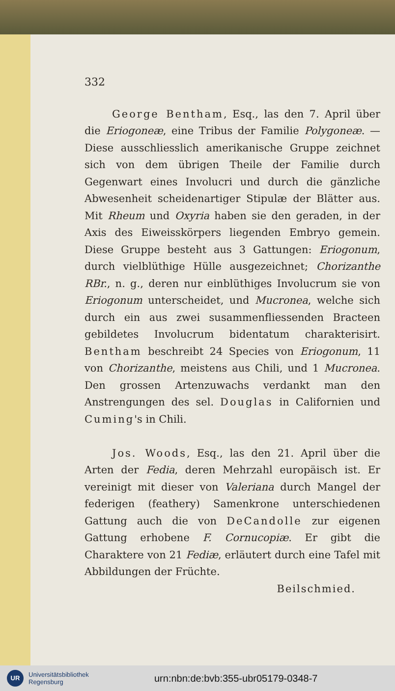332
George Bentham, Esq., las den 7. April über die Eriogoneæ, eine Tribus der Familie Polygoneæ. — Diese ausschliesslich amerikanische Gruppe zeichnet sich von dem übrigen Theile der Familie durch Gegenwart eines Involucri und durch die gänzliche Abwesenheit scheidenartiger Stipulæ der Blätter aus. Mit Rheum und Oxyria haben sie den geraden, in der Axis des Eiweisskörpers liegenden Embryo gemein. Diese Gruppe besteht aus 3 Gattungen: Eriogonum, durch vielblüthige Hülle ausgezeichnet; Chorizanthe RBr., n. g., deren nur einblüthiges Involucrum sie von Eriogonum unterscheidet, und Mucronea, welche sich durch ein aus zwei susammenfliessenden Bracteen gebildetes Involucrum bidentatum charakterisirt. Bentham beschreibt 24 Species von Eriogonum, 11 von Chorizanthe, meistens aus Chili, und 1 Mucronea. Den grossen Artenzuwachs verdankt man den Anstrengungen des sel. Douglas in Californien und Cuming's in Chili.
Jos. Woods, Esq., las den 21. April über die Arten der Fedia, deren Mehrzahl europäisch ist. Er vereinigt mit dieser von Valeriana durch Mangel der federigen (feathery) Samenkrone unterschiedenen Gattung auch die von DeCandolle zur eigenen Gattung erhobene F. Cornucopiæ. Er gibt die Charaktere von 21 Fediæ, erläutert durch eine Tafel mit Abbildungen der Früchte.
Beilschmied.
UR
Universitätsbibliothek
Regensburg
urn:nbn:de:bvb:355-ubr05179-0348-7